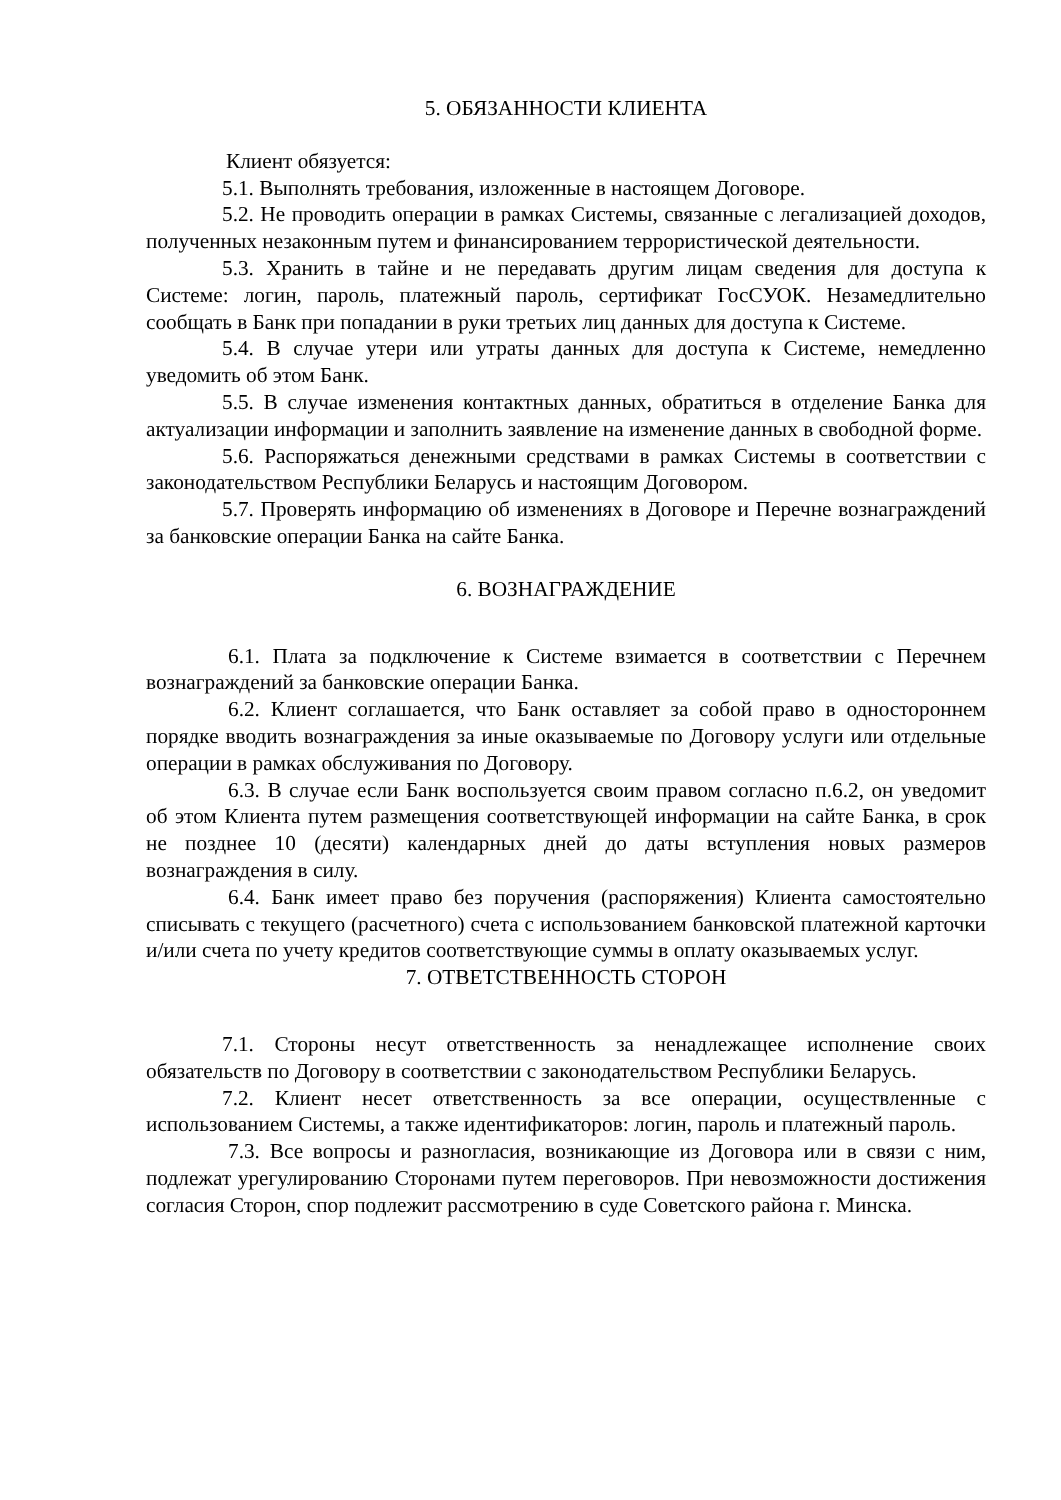5. ОБЯЗАННОСТИ КЛИЕНТА
Клиент обязуется:
5.1. Выполнять требования, изложенные в настоящем Договоре.
5.2. Не проводить операции в рамках Системы, связанные с легализацией доходов, полученных незаконным путем и финансированием террористической деятельности.
5.3. Хранить в тайне и не передавать другим лицам сведения для доступа к Системе: логин, пароль, платежный пароль, сертификат ГосСУОК. Незамедлительно сообщать в Банк при попадании в руки третьих лиц данных для доступа к Системе.
5.4. В случае утери или утраты данных для доступа к Системе, немедленно уведомить об этом Банк.
5.5. В случае изменения контактных данных, обратиться в отделение Банка для актуализации информации и заполнить заявление на изменение данных в свободной форме.
5.6. Распоряжаться денежными средствами в рамках Системы в соответствии с законодательством Республики Беларусь и настоящим Договором.
5.7. Проверять информацию об изменениях в Договоре и Перечне вознаграждений за банковские операции Банка на сайте Банка.
6. ВОЗНАГРАЖДЕНИЕ
6.1. Плата за подключение к Системе взимается в соответствии с Перечнем вознаграждений за банковские операции Банка.
6.2. Клиент соглашается, что Банк оставляет за собой право в одностороннем порядке вводить вознаграждения за иные оказываемые по Договору услуги или отдельные операции в рамках обслуживания по Договору.
6.3. В случае если Банк воспользуется своим правом согласно п.6.2, он уведомит об этом Клиента путем размещения соответствующей информации на сайте Банка, в срок не позднее 10 (десяти) календарных дней до даты вступления новых размеров вознаграждения в силу.
6.4. Банк имеет право без поручения (распоряжения) Клиента самостоятельно списывать с текущего (расчетного) счета с использованием банковской платежной карточки и/или счета по учету кредитов соответствующие суммы в оплату оказываемых услуг.
7. ОТВЕТСТВЕННОСТЬ СТОРОН
7.1. Стороны несут ответственность за ненадлежащее исполнение своих обязательств по Договору в соответствии с законодательством Республики Беларусь.
7.2. Клиент несет ответственность за все операции, осуществленные с использованием Системы, а также идентификаторов: логин, пароль и платежный пароль.
7.3. Все вопросы и разногласия, возникающие из Договора или в связи с ним, подлежат урегулированию Сторонами путем переговоров. При невозможности достижения согласия Сторон, спор подлежит рассмотрению в суде Советского района г. Минска.